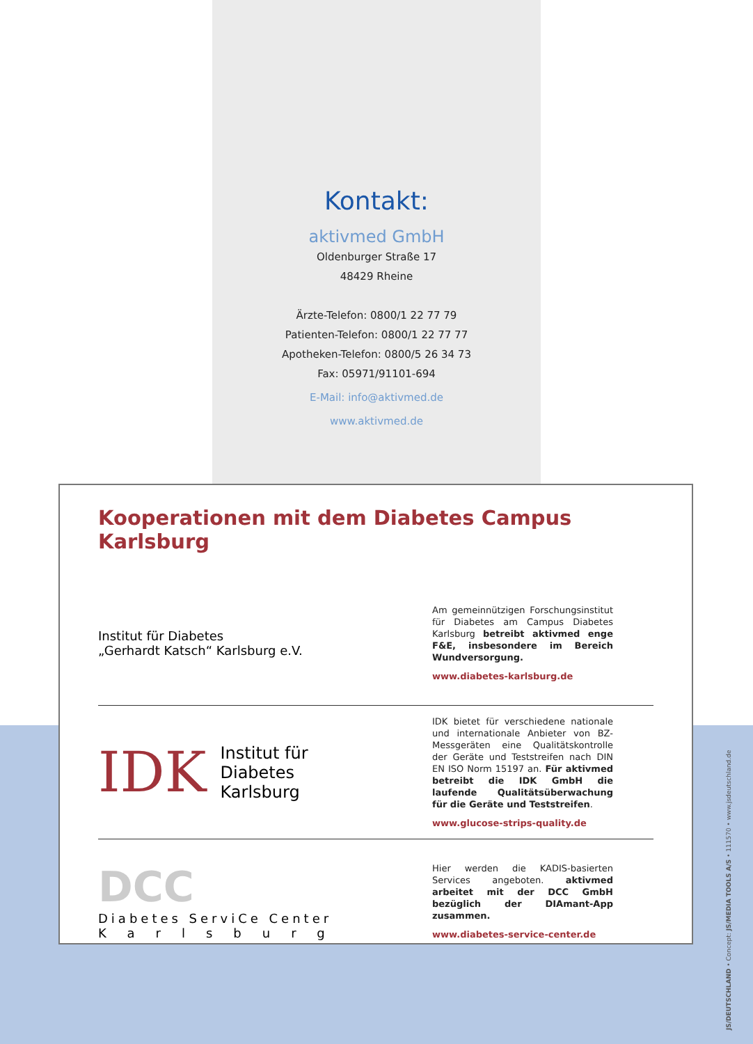Kontakt:
aktivmed GmbH
Oldenburger Straße 17
48429 Rheine
Ärzte-Telefon: 0800/1 22 77 79
Patienten-Telefon: 0800/1 22 77 77
Apotheken-Telefon: 0800/5 26 34 73
Fax: 05971/91101-694
E-Mail: info@aktivmed.de
www.aktivmed.de
Kooperationen mit dem Diabetes Campus Karlsburg
Institut für Diabetes
„Gerhardt Katsch“ Karlsburg e.V.
Am gemeinnützigen Forschungsinstitut für Diabetes am Campus Diabetes Karlsburg betreibt aktivmed enge F&E, insbesondere im Bereich Wundversorgung.
www.diabetes-karlsburg.de
IDK Institut für
Diabetes
Karlsburg
IDK bietet für verschiedene nationale und internationale Anbieter von BZ-Messgeräten eine Qualitätskontrolle der Geräte und Teststreifen nach DIN EN ISO Norm 15197 an. Für aktivmed betreibt die IDK GmbH die laufende Qualitätsüberwachung für die Geräte und Teststreifen.
www.glucose-strips-quality.de
DCC
Diabetes ServiCe Center
Karlsburg
Hier werden die KADIS-basierten Services angeboten. aktivmed arbeitet mit der DCC GmbH bezüglich der DIAmant-App zusammen.
www.diabetes-service-center.de
JS/DEUTSCHLAND • Concept: JS/MEDIA TOOLS A/S • 111570 • www.jsdeutschland.de